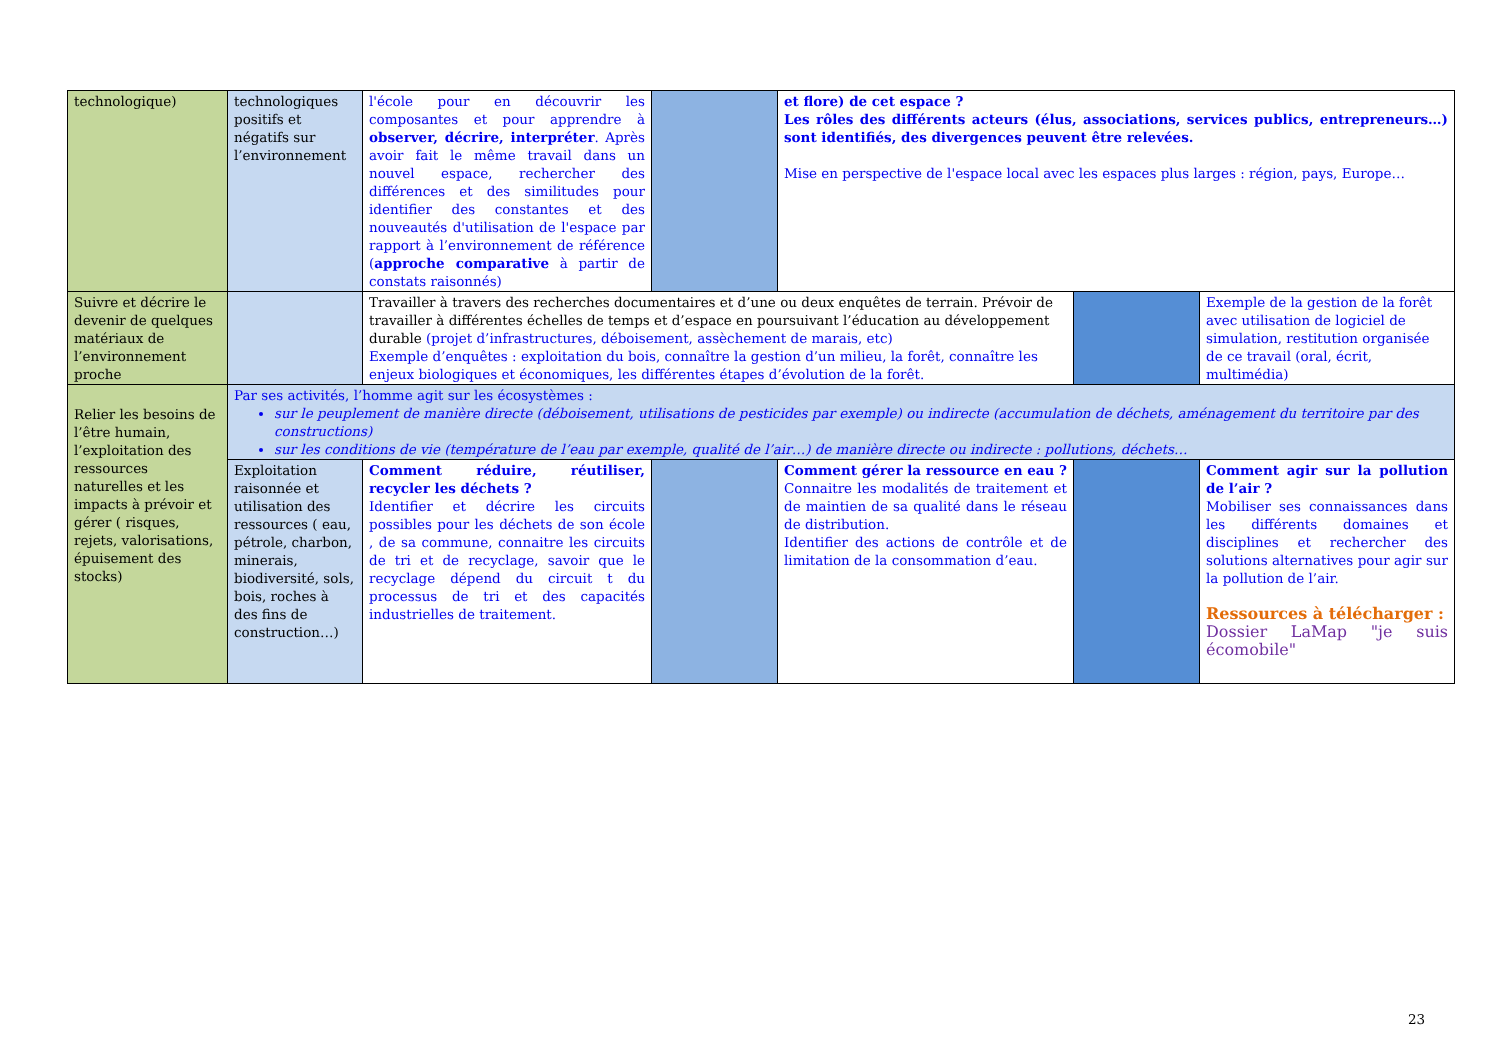| technologique) | technologiques positifs et négatifs sur l’environnement | l'école pour en découvrir les composantes et pour apprendre à observer, décrire, interpréter . Après avoir fait le même travail dans un nouvel espace, rechercher des différences et des similitudes pour identifier des constantes et des nouveautés d'utilisation de l'espace par rapport à l’environnement de référence ( approche comparative à partir de constats raisonnés) | | et flore) de cet espace ? Les rôles des différents acteurs (élus, associations, services publics, entrepreneurs…) sont identifiés, des divergences peuvent être relevées. Mise en perspective de l'espace local avec les espaces plus larges : région, pays, Europe… | | |
| Suivre et décrire le devenir de quelques matériaux de l’environnement proche | | Travailler à travers des recherches documentaires et d’une ou deux enquêtes de terrain. Prévoir de travailler à différentes échelles de temps et d’espace en poursuivant l’éducation au développement durable (projet d’infrastructures, déboisement, assèchement de marais, etc) Exemple d’enquêtes : exploitation du bois, connaître la gestion d’un milieu, la forêt, connaître les enjeux biologiques et économiques, les différentes étapes d’évolution de la forêt. | | | | Exemple de la gestion de la forêt avec utilisation de logiciel de simulation, restitution organisée de ce travail (oral, écrit, multimédia) |
| Relier les besoins de l’être humain, l’exploitation des ressources naturelles et les impacts à prévoir et gérer ( risques, rejets, valorisations, épuisement des stocks) | Par ses activités, l’homme agit sur les écosystèmes : sur le peuplement de manière directe (déboisement, utilisations de pesticides par exemple) ou indirecte (accumulation de déchets, aménagement du territoire par des constructions) sur les conditions de vie (température de l’eau par exemple, qualité de l’air…) de manière directe ou indirecte : pollutions, déchets… | | | | | |
| | Exploitation raisonnée et utilisation des ressources ( eau, pétrole, charbon, minerais, biodiversité, sols, bois, roches à des fins de construction…) | Comment réduire, réutiliser, recycler les déchets ? Identifier et décrire les circuits possibles pour les déchets de son école , de sa commune, connaitre les circuits de tri et de recyclage, savoir que le recyclage dépend du circuit t du processus de tri et des capacités industrielles de traitement. | | Comment gérer la ressource en eau ? Connaitre les modalités de traitement et de maintien de sa qualité dans le réseau de distribution. Identifier des actions de contrôle et de limitation de la consommation d’eau. | | Comment agir sur la pollution de l’air ? Mobiliser ses connaissances dans les différents domaines et disciplines et rechercher des solutions alternatives pour agir sur la pollution de l’air. Ressources à télécharger : Dossier LaMap "je suis écomobile" |
23